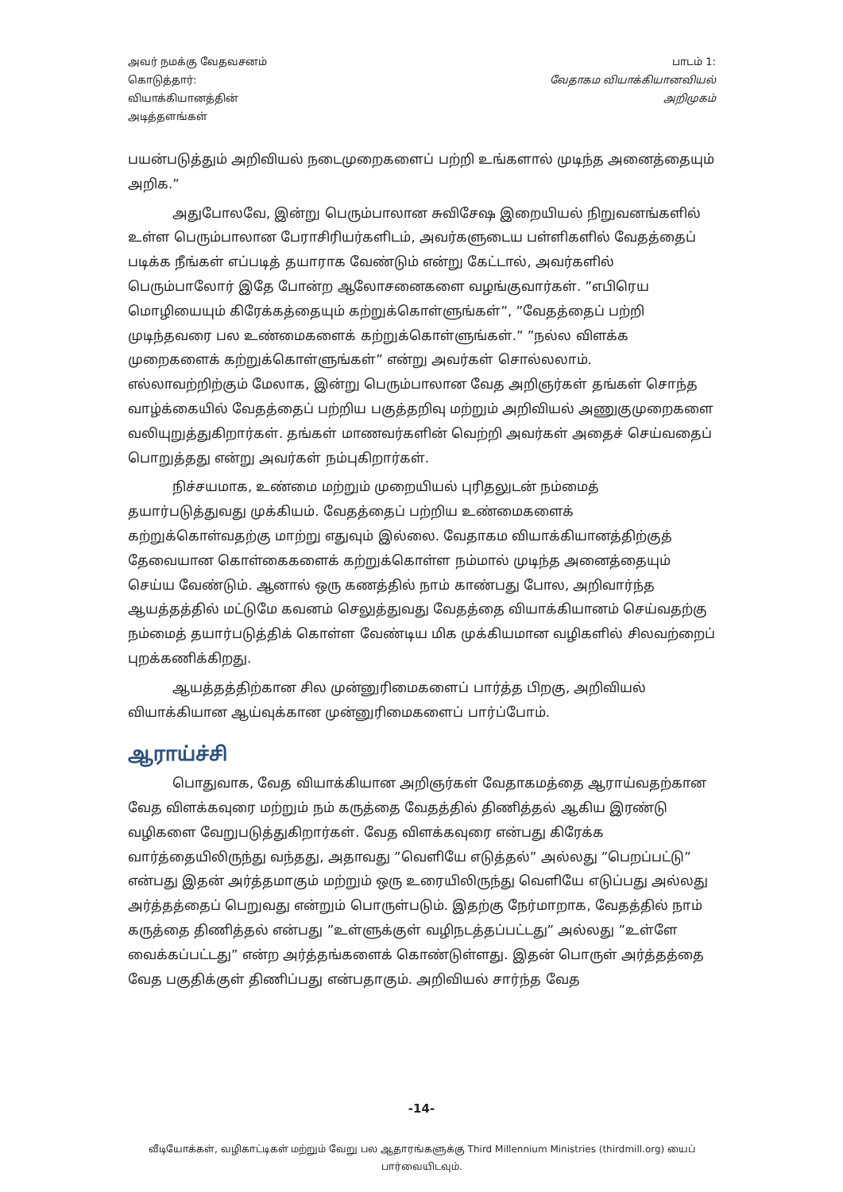அவர் நமக்கு வேதவசனம்
கொடுத்தார்:
வியாக்கியானத்தின்
அடித்தளங்கள்
பாடம் 1:
வேதாகம வியாக்கியானவியல்
அறிமுகம்
பயன்படுத்தும் அறிவியல் நடைமுறைகளைப் பற்றி உங்களால் முடிந்த அனைத்தையும் அறிக.”
அதுபோலவே, இன்று பெரும்பாலான சுவிசேஷ இறையியல் நிறுவனங்களில் உள்ள பெரும்பாலான பேராசிரியர்களிடம், அவர்களுடைய பள்ளிகளில் வேதத்தைப் படிக்க நீங்கள் எப்படித் தயாராக வேண்டும் என்று கேட்டால், அவர்களில் பெரும்பாலோர் இதே போன்ற ஆலோசனைகளை வழங்குவார்கள். ”எபிரெய மொழியையும் கிரேக்கத்தையும் கற்றுக்கொள்ளுங்கள்”, ”வேதத்தைப் பற்றி முடிந்தவரை பல உண்மைகளைக் கற்றுக்கொள்ளுங்கள்.” ”நல்ல விளக்க முறைகளைக் கற்றுக்கொள்ளுங்கள்” என்று அவர்கள் சொல்லலாம். எல்லாவற்றிற்கும் மேலாக, இன்று பெரும்பாலான வேத அறிஞர்கள் தங்கள் சொந்த வாழ்க்கையில் வேதத்தைப் பற்றிய பகுத்தறிவு மற்றும் அறிவியல் அணுகுமுறைகளை வலியுறுத்துகிறார்கள். தங்கள் மாணவர்களின் வெற்றி அவர்கள் அதைச் செய்வதைப் பொறுத்தது என்று அவர்கள் நம்புகிறார்கள்.
நிச்சயமாக, உண்மை மற்றும் முறையியல் புரிதலுடன் நம்மைத் தயார்படுத்துவது முக்கியம். வேதத்தைப் பற்றிய உண்மைகளைக் கற்றுக்கொள்வதற்கு மாற்று எதுவும் இல்லை. வேதாகம வியாக்கியானத்திற்குத் தேவையான கொள்கைகளைக் கற்றுக்கொள்ள நம்மால் முடிந்த அனைத்தையும் செய்ய வேண்டும். ஆனால் ஒரு கணத்தில் நாம் காண்பது போல, அறிவார்ந்த ஆயத்தத்தில் மட்டுமே கவனம் செலுத்துவது வேதத்தை வியாக்கியானம் செய்வதற்கு நம்மைத் தயார்படுத்திக் கொள்ள வேண்டிய மிக முக்கியமான வழிகளில் சிலவற்றைப் புறக்கணிக்கிறது.
ஆயத்தத்திற்கான சில முன்னுரிமைகளைப் பார்த்த பிறகு, அறிவியல் வியாக்கியான ஆய்வுக்கான முன்னுரிமைகளைப் பார்ப்போம்.
ஆராய்ச்சி
பொதுவாக, வேத வியாக்கியான அறிஞர்கள் வேதாகமத்தை ஆராய்வதற்கான வேத விளக்கவுரை மற்றும் நம் கருத்தை வேதத்தில் திணித்தல் ஆகிய இரண்டு வழிகளை வேறுபடுத்துகிறார்கள். வேத விளக்கவுரை என்பது கிரேக்க வார்த்தையிலிருந்து வந்தது, அதாவது ”வெளியே எடுத்தல்” அல்லது ”பெறப்பட்டு” என்பது இதன் அர்த்தமாகும் மற்றும் ஒரு உரையிலிருந்து வெளியே எடுப்பது அல்லது அர்த்தத்தைப் பெறுவது என்றும் பொருள்படும். இதற்கு நேர்மாறாக, வேதத்தில் நாம் கருத்தை திணித்தல் என்பது ”உள்ளுக்குள் வழிநடத்தப்பட்டது” அல்லது ”உள்ளே வைக்கப்பட்டது” என்ற அர்த்தங்களைக் கொண்டுள்ளது. இதன் பொருள் அர்த்தத்தை வேத பகுதிக்குள் திணிப்பது என்பதாகும். அறிவியல் சார்ந்த வேத
-14-
வீடியோக்கள், வழிகாட்டிகள் மற்றும் வேறு பல ஆதாரங்களுக்கு Third Millennium Ministries (thirdmill.org) யைப் பார்வையிடவும்.